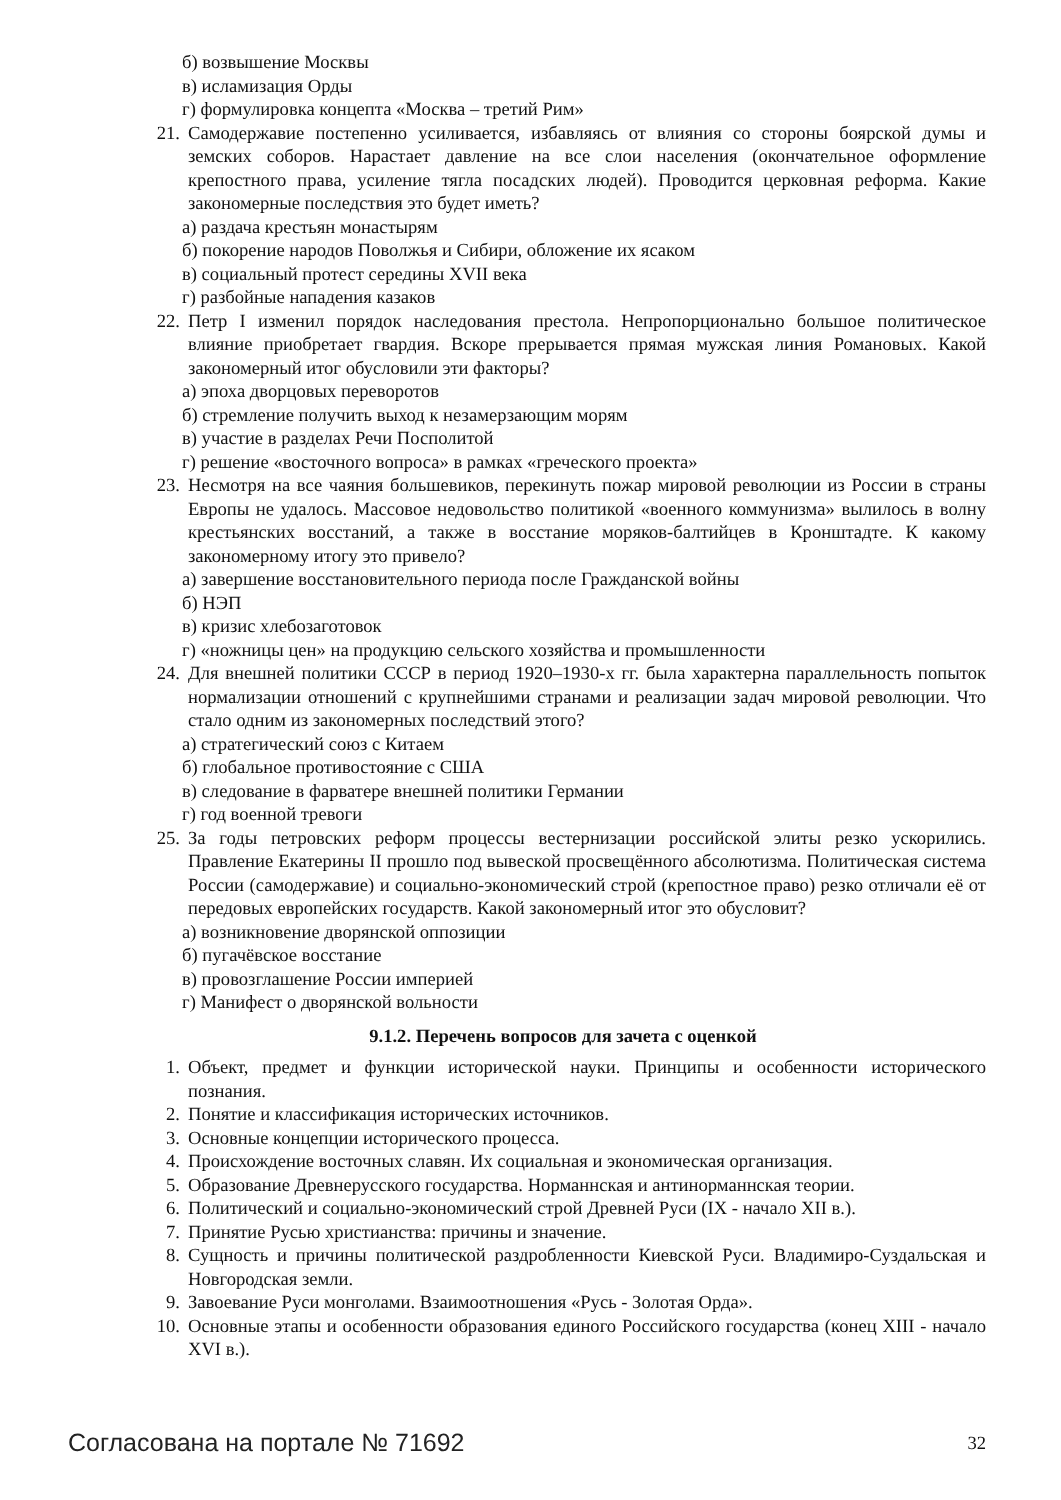б) возвышение Москвы
в) исламизация Орды
г) формулировка концепта «Москва – третий Рим»
21. Самодержавие постепенно усиливается, избавляясь от влияния со стороны боярской думы и земских соборов. Нарастает давление на все слои населения (окончательное оформление крепостного права, усиление тягла посадских людей). Проводится церковная реформа. Какие закономерные последствия это будет иметь?
а) раздача крестьян монастырям
б) покорение народов Поволжья и Сибири, обложение их ясаком
в) социальный протест середины XVII века
г) разбойные нападения казаков
22. Петр I изменил порядок наследования престола. Непропорционально большое политическое влияние приобретает гвардия. Вскоре прерывается прямая мужская линия Романовых. Какой закономерный итог обусловили эти факторы?
а) эпоха дворцовых переворотов
б) стремление получить выход к незамерзающим морям
в) участие в разделах Речи Посполитой
г) решение «восточного вопроса» в рамках «греческого проекта»
23. Несмотря на все чаяния большевиков, перекинуть пожар мировой революции из России в страны Европы не удалось. Массовое недовольство политикой «военного коммунизма» вылилось в волну крестьянских восстаний, а также в восстание моряков-балтийцев в Кронштадте. К какому закономерному итогу это привело?
а) завершение восстановительного периода после Гражданской войны
б) НЭП
в) кризис хлебозаготовок
г) «ножницы цен» на продукцию сельского хозяйства и промышленности
24. Для внешней политики СССР в период 1920–1930-х гг. была характерна параллельность попыток нормализации отношений с крупнейшими странами и реализации задач мировой революции. Что стало одним из закономерных последствий этого?
а) стратегический союз с Китаем
б) глобальное противостояние с США
в) следование в фарватере внешней политики Германии
г) год военной тревоги
25. За годы петровских реформ процессы вестернизации российской элиты резко ускорились. Правление Екатерины II прошло под вывеской просвещённого абсолютизма. Политическая система России (самодержавие) и социально-экономический строй (крепостное право) резко отличали её от передовых европейских государств. Какой закономерный итог это обусловит?
а) возникновение дворянской оппозиции
б) пугачёвское восстание
в) провозглашение России империей
г) Манифест о дворянской вольности
9.1.2. Перечень вопросов для зачета с оценкой
1. Объект, предмет и функции исторической науки. Принципы и особенности исторического познания.
2. Понятие и классификация исторических источников.
3. Основные концепции исторического процесса.
4. Происхождение восточных славян. Их социальная и экономическая организация.
5. Образование Древнерусского государства. Норманнская и антинорманнская теории.
6. Политический и социально-экономический строй Древней Руси (IX - начало XII в.).
7. Принятие Русью христианства: причины и значение.
8. Сущность и причины политической раздробленности Киевской Руси. Владимиро-Суздальская и Новгородская земли.
9. Завоевание Руси монголами. Взаимоотношения «Русь - Золотая Орда».
10. Основные этапы и особенности образования единого Российского государства (конец XIII - начало XVI в.).
Согласована на портале № 71692 32